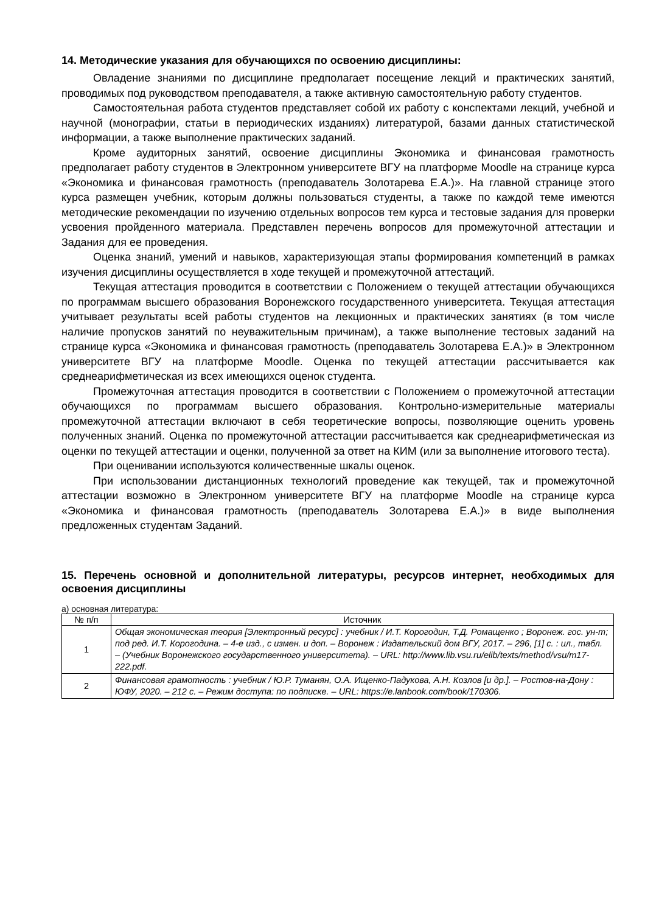14. Методические указания для обучающихся по освоению дисциплины:
Овладение знаниями по дисциплине предполагает посещение лекций и практических занятий, проводимых под руководством преподавателя, а также активную самостоятельную работу студентов.
Самостоятельная работа студентов представляет собой их работу с конспектами лекций, учебной и научной (монографии, статьи в периодических изданиях) литературой, базами данных статистической информации, а также выполнение практических заданий.
Кроме аудиторных занятий, освоение дисциплины Экономика и финансовая грамотность предполагает работу студентов в Электронном университете ВГУ на платформе Moodle на странице курса «Экономика и финансовая грамотность (преподаватель Золотарева Е.А.)». На главной странице этого курса размещен учебник, которым должны пользоваться студенты, а также по каждой теме имеются методические рекомендации по изучению отдельных вопросов тем курса и тестовые задания для проверки усвоения пройденного материала. Представлен перечень вопросов для промежуточной аттестации и Задания для ее проведения.
Оценка знаний, умений и навыков, характеризующая этапы формирования компетенций в рамках изучения дисциплины осуществляется в ходе текущей и промежуточной аттестаций.
Текущая аттестация проводится в соответствии с Положением о текущей аттестации обучающихся по программам высшего образования Воронежского государственного университета. Текущая аттестация учитывает результаты всей работы студентов на лекционных и практических занятиях (в том числе наличие пропусков занятий по неуважительным причинам), а также выполнение тестовых заданий на странице курса «Экономика и финансовая грамотность (преподаватель Золотарева Е.А.)» в Электронном университете ВГУ на платформе Moodle. Оценка по текущей аттестации рассчитывается как среднеарифметическая из всех имеющихся оценок студента.
Промежуточная аттестация проводится в соответствии с Положением о промежуточной аттестации обучающихся по программам высшего образования. Контрольно-измерительные материалы промежуточной аттестации включают в себя теоретические вопросы, позволяющие оценить уровень полученных знаний. Оценка по промежуточной аттестации рассчитывается как среднеарифметическая из оценки по текущей аттестации и оценки, полученной за ответ на КИМ (или за выполнение итогового теста).
При оценивании используются количественные шкалы оценок.
При использовании дистанционных технологий проведение как текущей, так и промежуточной аттестации возможно в Электронном университете ВГУ на платформе Moodle на странице курса «Экономика и финансовая грамотность (преподаватель Золотарева Е.А.)» в виде выполнения предложенных студентам Заданий.
15. Перечень основной и дополнительной литературы, ресурсов интернет, необходимых для освоения дисциплины
а) основная литература:
| № п/п | Источник |
| --- | --- |
| 1 | Общая экономическая теория [Электронный ресурс] : учебник / И.Т. Корогодин, Т.Д. Ромащенко ; Воронеж. гос. ун-т; под ред. И.Т. Корогодина. – 4-е изд., с измен. и доп. – Воронеж : Издательский дом ВГУ, 2017. – 296, [1] с. : ил., табл. – (Учебник Воронежского государственного университета). – URL: http://www.lib.vsu.ru/elib/texts/method/vsu/m17-222.pdf. |
| 2 | Финансовая грамотность : учебник / Ю.Р. Туманян, О.А. Ищенко-Падукова, А.Н. Козлов [и др.]. – Ростов-на-Дону : ЮФУ, 2020. – 212 с. – Режим доступа: по подписке. – URL: https://e.lanbook.com/book/170306. |